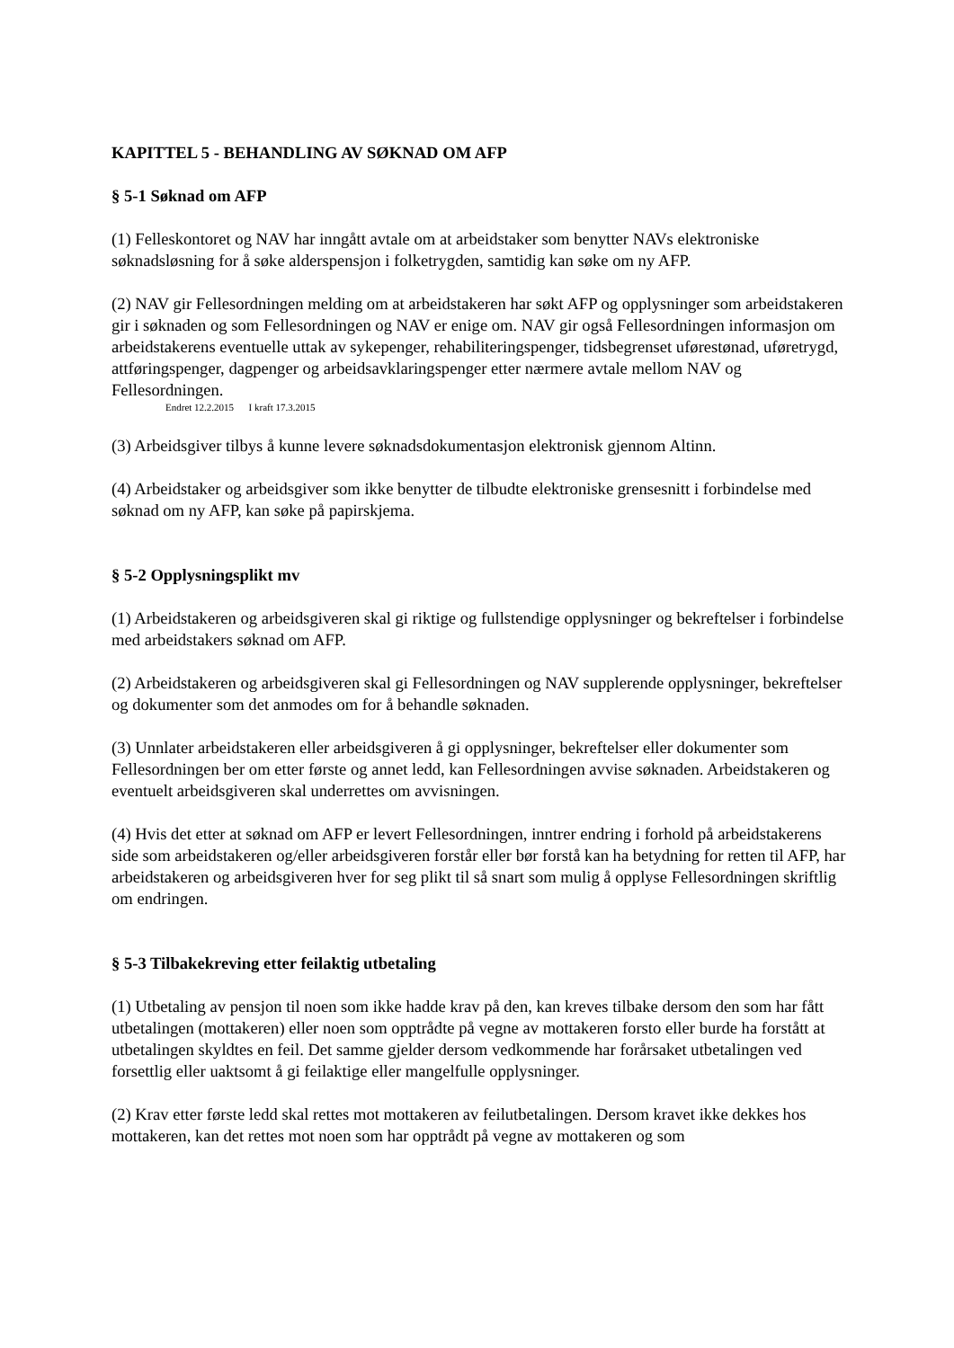KAPITTEL 5 - BEHANDLING AV SØKNAD OM AFP
§ 5-1 Søknad om AFP
(1) Felleskontoret og NAV har inngått avtale om at arbeidstaker som benytter NAVs elektroniske søknadsløsning for å søke alderspensjon i folketrygden, samtidig kan søke om ny AFP.
(2) NAV gir Fellesordningen melding om at arbeidstakeren har søkt AFP og opplysninger som arbeidstakeren gir i søknaden og som Fellesordningen og NAV er enige om. NAV gir også Fellesordningen informasjon om arbeidstakerens eventuelle uttak av sykepenger, rehabiliteringspenger, tidsbegrenset uførestønad, uføretrygd, attføringspenger, dagpenger og arbeidsavklaringspenger etter nærmere avtale mellom NAV og Fellesordningen.
Endret 12.2.2015 I kraft 17.3.2015
(3) Arbeidsgiver tilbys å kunne levere søknadsdokumentasjon elektronisk gjennom Altinn.
(4) Arbeidstaker og arbeidsgiver som ikke benytter de tilbudte elektroniske grensesnitt i forbindelse med søknad om ny AFP, kan søke på papirskjema.
§ 5-2 Opplysningsplikt mv
(1) Arbeidstakeren og arbeidsgiveren skal gi riktige og fullstendige opplysninger og bekreftelser i forbindelse med arbeidstakers søknad om AFP.
(2) Arbeidstakeren og arbeidsgiveren skal gi Fellesordningen og NAV supplerende opplysninger, bekreftelser og dokumenter som det anmodes om for å behandle søknaden.
(3) Unnlater arbeidstakeren eller arbeidsgiveren å gi opplysninger, bekreftelser eller dokumenter som Fellesordningen ber om etter første og annet ledd, kan Fellesordningen avvise søknaden. Arbeidstakeren og eventuelt arbeidsgiveren skal underrettes om avvisningen.
(4) Hvis det etter at søknad om AFP er levert Fellesordningen, inntrer endring i forhold på arbeidstakerens side som arbeidstakeren og/eller arbeidsgiveren forstår eller bør forstå kan ha betydning for retten til AFP, har arbeidstakeren og arbeidsgiveren hver for seg plikt til så snart som mulig å opplyse Fellesordningen skriftlig om endringen.
§ 5-3 Tilbakekreving etter feilaktig utbetaling
(1) Utbetaling av pensjon til noen som ikke hadde krav på den, kan kreves tilbake dersom den som har fått utbetalingen (mottakeren) eller noen som opptrådte på vegne av mottakeren forsto eller burde ha forstått at utbetalingen skyldtes en feil. Det samme gjelder dersom vedkommende har forårsaket utbetalingen ved forsettlig eller uaktsomt å gi feilaktige eller mangelfulle opplysninger.
(2) Krav etter første ledd skal rettes mot mottakeren av feilutbetalingen. Dersom kravet ikke dekkes hos mottakeren, kan det rettes mot noen som har opptrådt på vegne av mottakeren og som